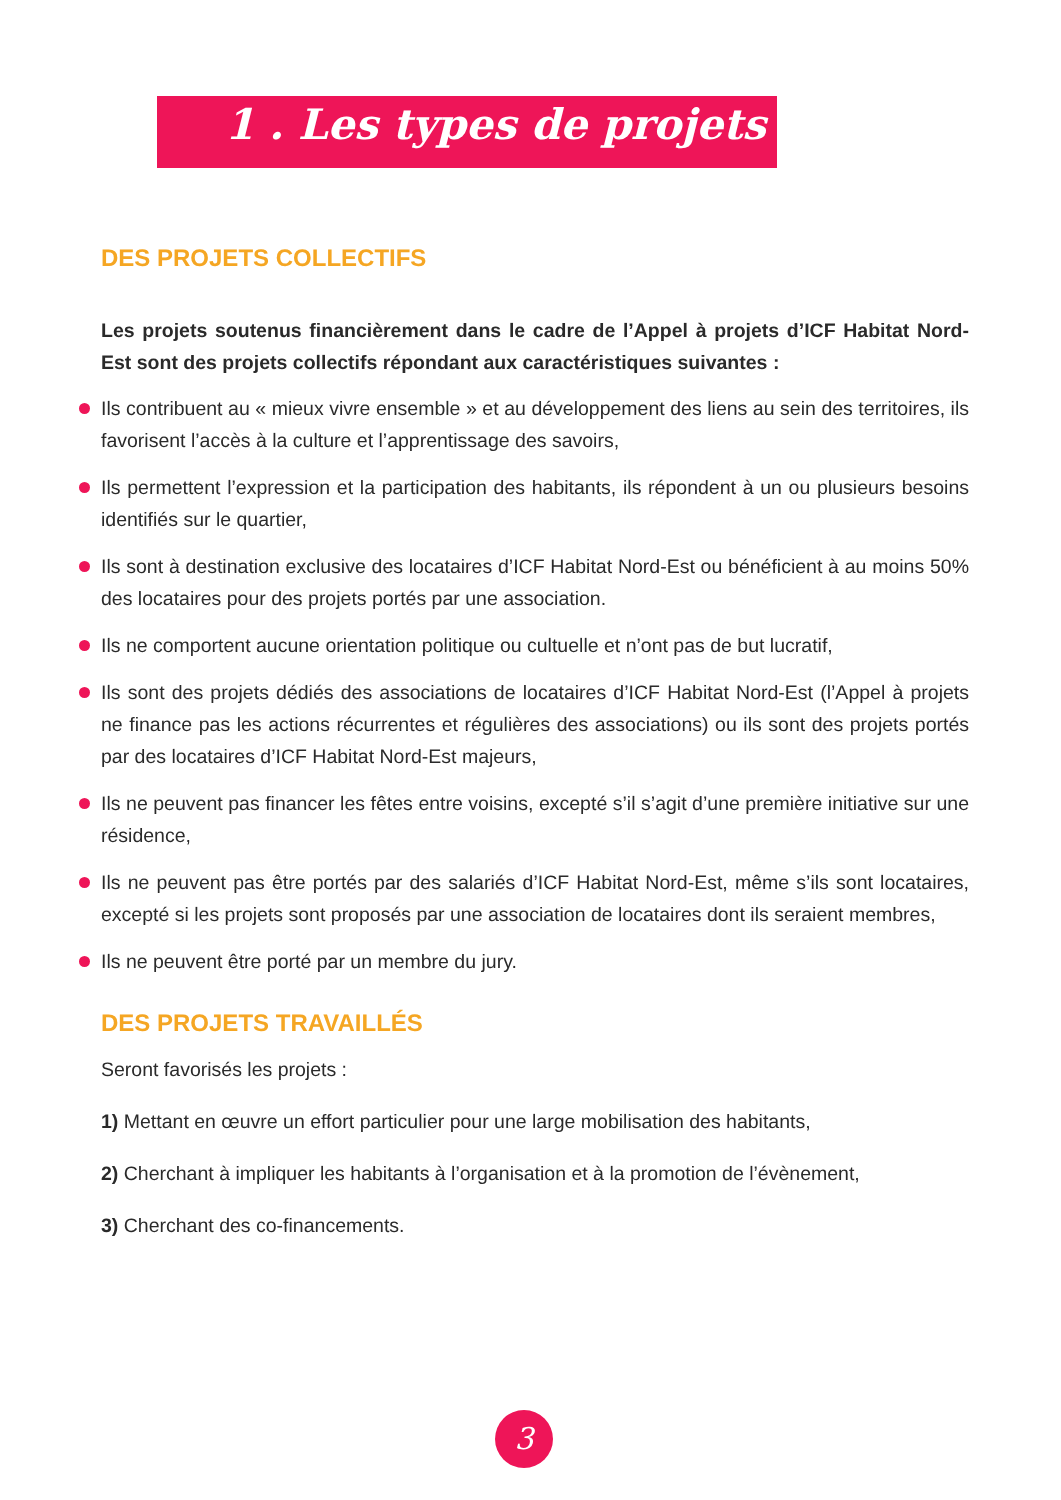1 . Les types de projets
DES PROJETS COLLECTIFS
Les projets soutenus financièrement dans le cadre de l’Appel à projets d’ICF Habitat Nord-Est sont des projets collectifs répondant aux caractéristiques suivantes :
Ils contribuent au « mieux vivre ensemble » et au développement des liens au sein des territoires, ils favorisent l’accès à la culture et l’apprentissage des savoirs,
Ils permettent l’expression et la participation des habitants, ils répondent à un ou plusieurs besoins identifiés sur le quartier,
Ils sont à destination exclusive des locataires d’ICF Habitat Nord-Est ou bénéficient à au moins 50% des locataires pour des projets portés par une association.
Ils ne comportent aucune orientation politique ou cultuelle et n’ont pas de but lucratif,
Ils sont des projets dédiés des associations de locataires d’ICF Habitat Nord-Est (l’Appel à projets ne finance pas les actions récurrentes et régulières des associations) ou ils sont des projets portés par des locataires d’ICF Habitat Nord-Est majeurs,
Ils ne peuvent pas financer les fêtes entre voisins, excepté s’il s’agit d’une première initiative sur une résidence,
Ils ne peuvent pas être portés par des salariés d’ICF Habitat Nord-Est, même s’ils sont locataires, excepté si les projets sont proposés par une association de locataires dont ils seraient membres,
Ils ne peuvent être porté par un membre du jury.
DES PROJETS TRAVAILLÉS
Seront favorisés les projets :
1) Mettant en œuvre un effort particulier pour une large mobilisation des habitants,
2) Cherchant à impliquer les habitants à l’organisation et à la promotion de l’évènement,
3) Cherchant des co-financements.
3